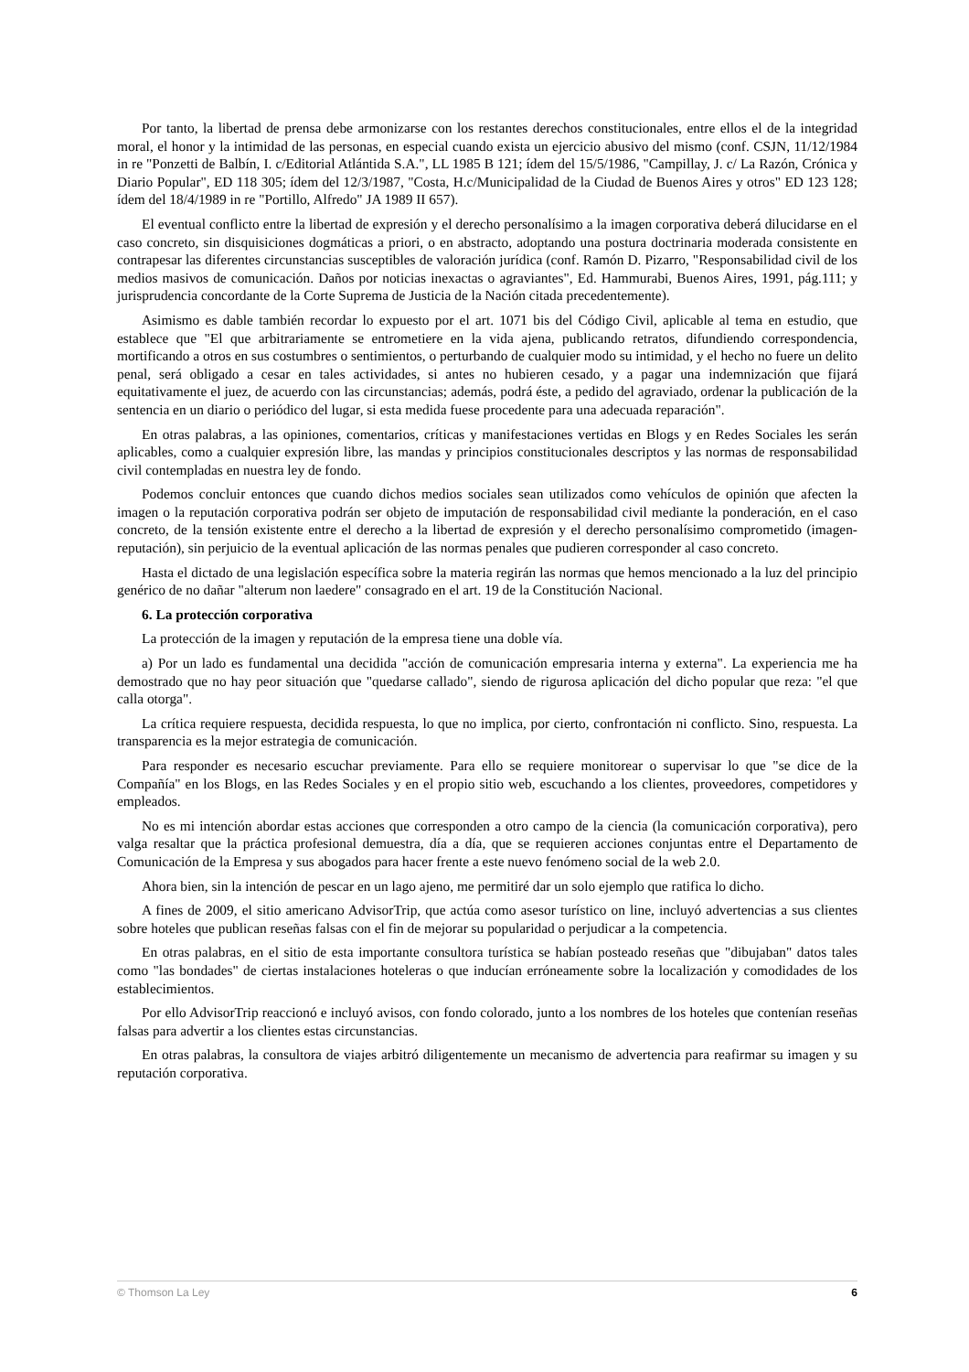Por tanto, la libertad de prensa debe armonizarse con los restantes derechos constitucionales, entre ellos el de la integridad moral, el honor y la intimidad de las personas, en especial cuando exista un ejercicio abusivo del mismo (conf. CSJN, 11/12/1984 in re "Ponzetti de Balbín, I. c/Editorial Atlántida S.A.", LL 1985 B 121; ídem del 15/5/1986, "Campillay, J. c/ La Razón, Crónica y Diario Popular", ED 118 305; ídem del 12/3/1987, "Costa, H.c/Municipalidad de la Ciudad de Buenos Aires y otros" ED 123 128; ídem del 18/4/1989 in re "Portillo, Alfredo" JA 1989 II 657).
El eventual conflicto entre la libertad de expresión y el derecho personalísimo a la imagen corporativa deberá dilucidarse en el caso concreto, sin disquisiciones dogmáticas a priori, o en abstracto, adoptando una postura doctrinaria moderada consistente en contrapesar las diferentes circunstancias susceptibles de valoración jurídica (conf. Ramón D. Pizarro, "Responsabilidad civil de los medios masivos de comunicación. Daños por noticias inexactas o agraviantes", Ed. Hammurabi, Buenos Aires, 1991, pág.111; y jurisprudencia concordante de la Corte Suprema de Justicia de la Nación citada precedentemente).
Asimismo es dable también recordar lo expuesto por el art. 1071 bis del Código Civil, aplicable al tema en estudio, que establece que "El que arbitrariamente se entrometiere en la vida ajena, publicando retratos, difundiendo correspondencia, mortificando a otros en sus costumbres o sentimientos, o perturbando de cualquier modo su intimidad, y el hecho no fuere un delito penal, será obligado a cesar en tales actividades, si antes no hubieren cesado, y a pagar una indemnización que fijará equitativamente el juez, de acuerdo con las circunstancias; además, podrá éste, a pedido del agraviado, ordenar la publicación de la sentencia en un diario o periódico del lugar, si esta medida fuese procedente para una adecuada reparación".
En otras palabras, a las opiniones, comentarios, críticas y manifestaciones vertidas en Blogs y en Redes Sociales les serán aplicables, como a cualquier expresión libre, las mandas y principios constitucionales descriptos y las normas de responsabilidad civil contempladas en nuestra ley de fondo.
Podemos concluir entonces que cuando dichos medios sociales sean utilizados como vehículos de opinión que afecten la imagen o la reputación corporativa podrán ser objeto de imputación de responsabilidad civil mediante la ponderación, en el caso concreto, de la tensión existente entre el derecho a la libertad de expresión y el derecho personalísimo comprometido (imagen-reputación), sin perjuicio de la eventual aplicación de las normas penales que pudieren corresponder al caso concreto.
Hasta el dictado de una legislación específica sobre la materia regirán las normas que hemos mencionado a la luz del principio genérico de no dañar "alterum non laedere" consagrado en el art. 19 de la Constitución Nacional.
6. La protección corporativa
La protección de la imagen y reputación de la empresa tiene una doble vía.
a) Por un lado es fundamental una decidida "acción de comunicación empresaria interna y externa". La experiencia me ha demostrado que no hay peor situación que "quedarse callado", siendo de rigurosa aplicación del dicho popular que reza: "el que calla otorga".
La crítica requiere respuesta, decidida respuesta, lo que no implica, por cierto, confrontación ni conflicto. Sino, respuesta. La transparencia es la mejor estrategia de comunicación.
Para responder es necesario escuchar previamente. Para ello se requiere monitorear o supervisar lo que "se dice de la Compañía" en los Blogs, en las Redes Sociales y en el propio sitio web, escuchando a los clientes, proveedores, competidores y empleados.
No es mi intención abordar estas acciones que corresponden a otro campo de la ciencia (la comunicación corporativa), pero valga resaltar que la práctica profesional demuestra, día a día, que se requieren acciones conjuntas entre el Departamento de Comunicación de la Empresa y sus abogados para hacer frente a este nuevo fenómeno social de la web 2.0.
Ahora bien, sin la intención de pescar en un lago ajeno, me permitiré dar un solo ejemplo que ratifica lo dicho.
A fines de 2009, el sitio americano AdvisorTrip, que actúa como asesor turístico on line, incluyó advertencias a sus clientes sobre hoteles que publican reseñas falsas con el fin de mejorar su popularidad o perjudicar a la competencia.
En otras palabras, en el sitio de esta importante consultora turística se habían posteado reseñas que "dibujaban" datos tales como "las bondades" de ciertas instalaciones hoteleras o que inducían erróneamente sobre la localización y comodidades de los establecimientos.
Por ello AdvisorTrip reaccionó e incluyó avisos, con fondo colorado, junto a los nombres de los hoteles que contenían reseñas falsas para advertir a los clientes estas circunstancias.
En otras palabras, la consultora de viajes arbitró diligentemente un mecanismo de advertencia para reafirmar su imagen y su reputación corporativa.
© Thomson La Ley 6